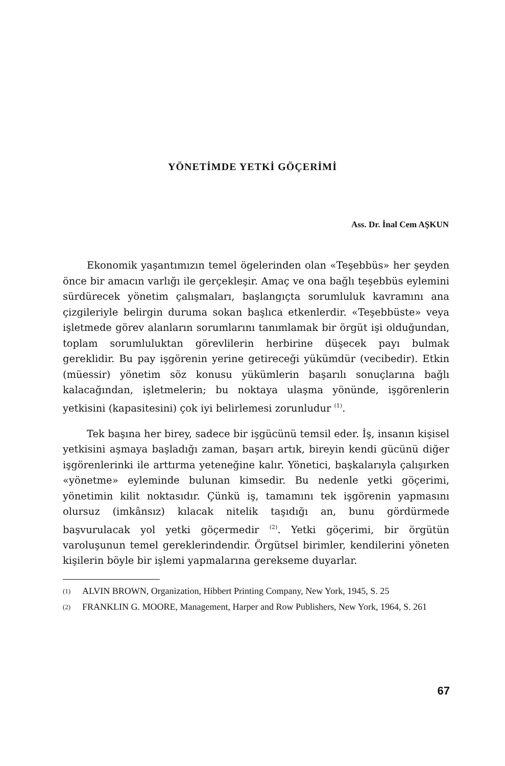YÖNETİMDE YETKİ GÖÇERİMİ
Ass. Dr. İnal Cem AŞKUN
Ekonomik yaşantımızın temel ögelerinden olan «Teşebbüs» her şeyden önce bir amacın varlığı ile gerçekleşir. Amaç ve ona bağlı teşebbüs eylemini sürdürecek yönetim çalışmaları, başlangıçta sorumluluk kavramını ana çizgileriyle belirgin duruma sokan başlıca etkenlerdir. «Teşebbüste» veya işletmede görev alanların sorumlarını tanımlamak bir örgüt işi olduğundan, toplam sorumluluktan görevlilerin herbirine düşecek payı bulmak gereklidir. Bu pay işgörenin yerine getireceği yükümdür (vecibedir). Etkin (müessir) yönetim söz konusu yükümlerin başarılı sonuçlarına bağlı kalacağından, işletmelerin; bu noktaya ulaşma yönünde, işgörenlerin yetkisini (kapasitesini) çok iyi belirlemesi zorunludur <sup>(1)</sup>.
Tek başına her birey, sadece bir işgücünü temsil eder. İş, insanın kişisel yetkisini aşmaya başladığı zaman, başarı artık, bireyin kendi gücünü diğer işgörenlerinki ile arttırma yeteneğine kalır. Yönetici, başkalarıyla çalışırken «yönetme» eyleminde bulunan kimsedir. Bu nedenle yetki göçerimi, yönetimin kilit noktasıdır. Çünkü iş, tamamını tek işgörenin yapmasını olursuz (imkânsız) kılacak nitelik taşıdığı an, bunu gördürmede başvurulacak yol yetki göçermedir <sup>(2)</sup>. Yetki göçerimi, bir örgütün varoluşunun temel gereklerindendir. Örgütsel birimler, kendilerini yöneten kişilerin böyle bir işlemi yapmalarına gerekseme duyarlar.
(1)
ALVIN BROWN, Organization, Hibbert Printing Company, New York, 1945, S. 25
(2)
FRANKLIN G. MOORE, Management, Harper and Row Publishers, New York, 1964, S. 261
67